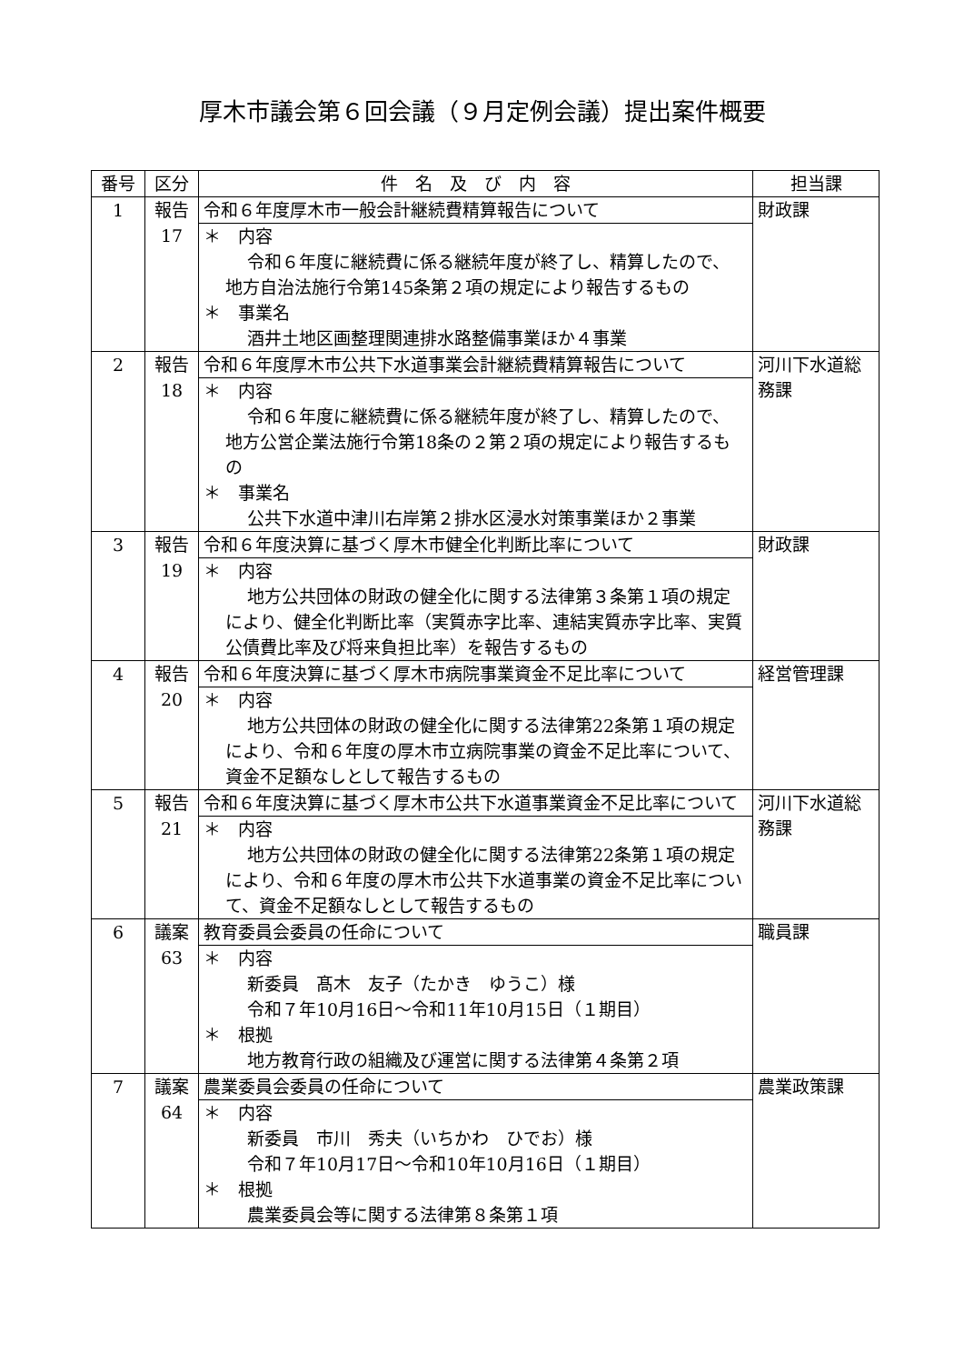厚木市議会第６回会議（９月定例会議）提出案件概要
| 番号 | 区分 | 件 名 及 び 内 容 | 担当課 |
| --- | --- | --- | --- |
| 1 | 報告 17 | 令和６年度厚木市一般会計継続費精算報告について | 財政課 |
| | | ＊ 内容 令和６年度に継続費に係る継続年度が終了し、精算したので、 地方自治法施行令第145条第２項の規定により報告するもの ＊ 事業名 酒井土地区画整理関連排水路整備事業ほか４事業 | |
| 2 | 報告 18 | 令和６年度厚木市公共下水道事業会計継続費精算報告について | 河川下水道総務課 |
| | | ＊ 内容 令和６年度に継続費に係る継続年度が終了し、精算したので、 地方公営企業法施行令第18条の２第２項の規定により報告するもの ＊ 事業名 公共下水道中津川右岸第２排水区浸水対策事業ほか２事業 | |
| 3 | 報告 19 | 令和６年度決算に基づく厚木市健全化判断比率について | 財政課 |
| | | ＊ 内容 地方公共団体の財政の健全化に関する法律第３条第１項の規定 により、健全化判断比率（実質赤字比率、連結実質赤字比率、実質公債費比率及び将来負担比率）を報告するもの | |
| 4 | 報告 20 | 令和６年度決算に基づく厚木市病院事業資金不足比率について | 経営管理課 |
| | | ＊ 内容 地方公共団体の財政の健全化に関する法律第22条第１項の規定 により、令和６年度の厚木市立病院事業の資金不足比率について、資金不足額なしとして報告するもの | |
| 5 | 報告 21 | 令和６年度決算に基づく厚木市公共下水道事業資金不足比率について | 河川下水道総務課 |
| | | ＊ 内容 地方公共団体の財政の健全化に関する法律第22条第１項の規定 により、令和６年度の厚木市公共下水道事業の資金不足比率について、資金不足額なしとして報告するもの | |
| 6 | 議案 63 | 教育委員会委員の任命について | 職員課 |
| | | ＊ 内容 新委員 髙木 友子（たかき ゆうこ）様 令和７年10月16日～令和11年10月15日（１期目） ＊ 根拠 地方教育行政の組織及び運営に関する法律第４条第２項 | |
| 7 | 議案 64 | 農業委員会委員の任命について | 農業政策課 |
| | | ＊ 内容 新委員 市川 秀夫（いちかわ ひでお）様 令和７年10月17日～令和10年10月16日（１期目） ＊ 根拠 農業委員会等に関する法律第８条第１項 | |